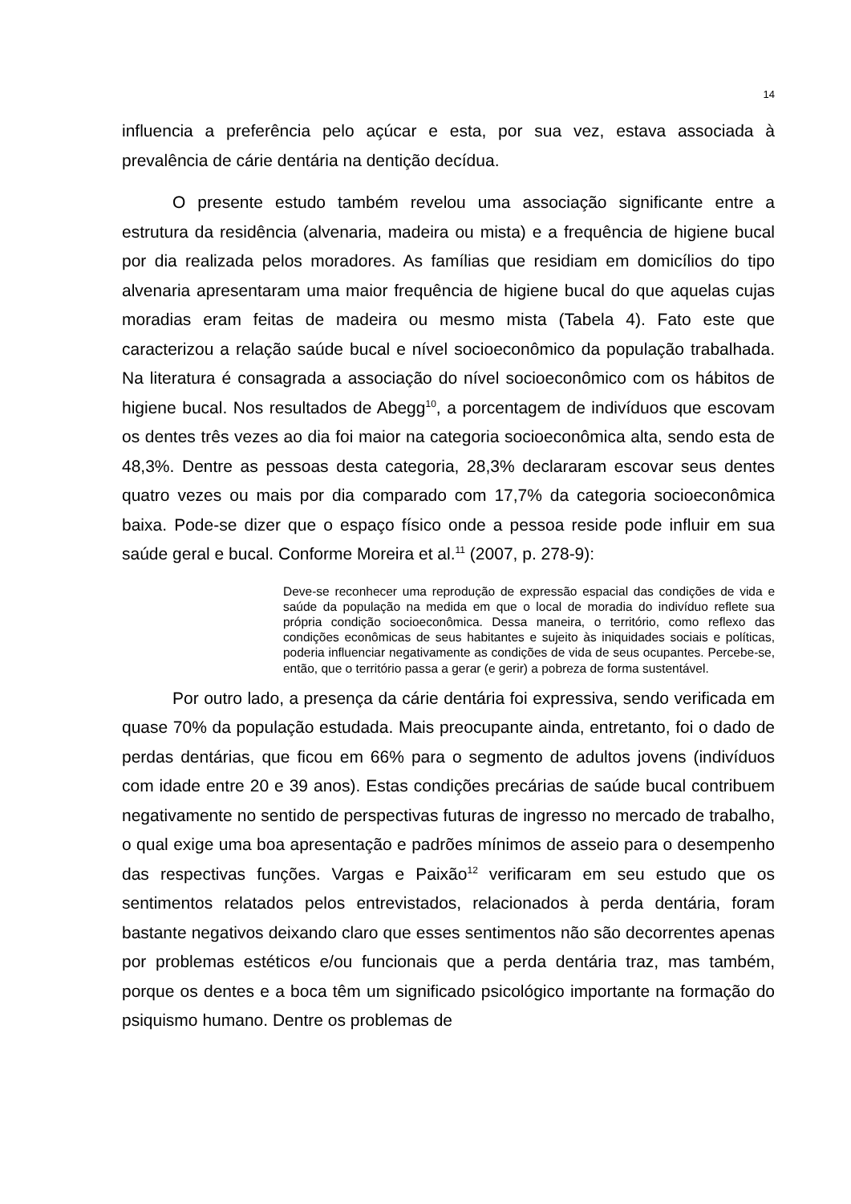14
influencia a preferência pelo açúcar e esta, por sua vez, estava associada à prevalência de cárie dentária na dentição decídua.
O presente estudo também revelou uma associação significante entre a estrutura da residência (alvenaria, madeira ou mista) e a frequência de higiene bucal por dia realizada pelos moradores. As famílias que residiam em domicílios do tipo alvenaria apresentaram uma maior frequência de higiene bucal do que aquelas cujas moradias eram feitas de madeira ou mesmo mista (Tabela 4). Fato este que caracterizou a relação saúde bucal e nível socioeconômico da população trabalhada. Na literatura é consagrada a associação do nível socioeconômico com os hábitos de higiene bucal. Nos resultados de Abegg<sup>10</sup>, a porcentagem de indivíduos que escovam os dentes três vezes ao dia foi maior na categoria socioeconômica alta, sendo esta de 48,3%. Dentre as pessoas desta categoria, 28,3% declararam escovar seus dentes quatro vezes ou mais por dia comparado com 17,7% da categoria socioeconômica baixa. Pode-se dizer que o espaço físico onde a pessoa reside pode influir em sua saúde geral e bucal. Conforme Moreira et al.<sup>11</sup> (2007, p. 278-9):
Deve-se reconhecer uma reprodução de expressão espacial das condições de vida e saúde da população na medida em que o local de moradia do indivíduo reflete sua própria condição socioeconômica. Dessa maneira, o território, como reflexo das condições econômicas de seus habitantes e sujeito às iniquidades sociais e políticas, poderia influenciar negativamente as condições de vida de seus ocupantes. Percebe-se, então, que o território passa a gerar (e gerir) a pobreza de forma sustentável.
Por outro lado, a presença da cárie dentária foi expressiva, sendo verificada em quase 70% da população estudada. Mais preocupante ainda, entretanto, foi o dado de perdas dentárias, que ficou em 66% para o segmento de adultos jovens (indivíduos com idade entre 20 e 39 anos). Estas condições precárias de saúde bucal contribuem negativamente no sentido de perspectivas futuras de ingresso no mercado de trabalho, o qual exige uma boa apresentação e padrões mínimos de asseio para o desempenho das respectivas funções. Vargas e Paixão<sup>12</sup> verificaram em seu estudo que os sentimentos relatados pelos entrevistados, relacionados à perda dentária, foram bastante negativos deixando claro que esses sentimentos não são decorrentes apenas por problemas estéticos e/ou funcionais que a perda dentária traz, mas também, porque os dentes e a boca têm um significado psicológico importante na formação do psiquismo humano. Dentre os problemas de